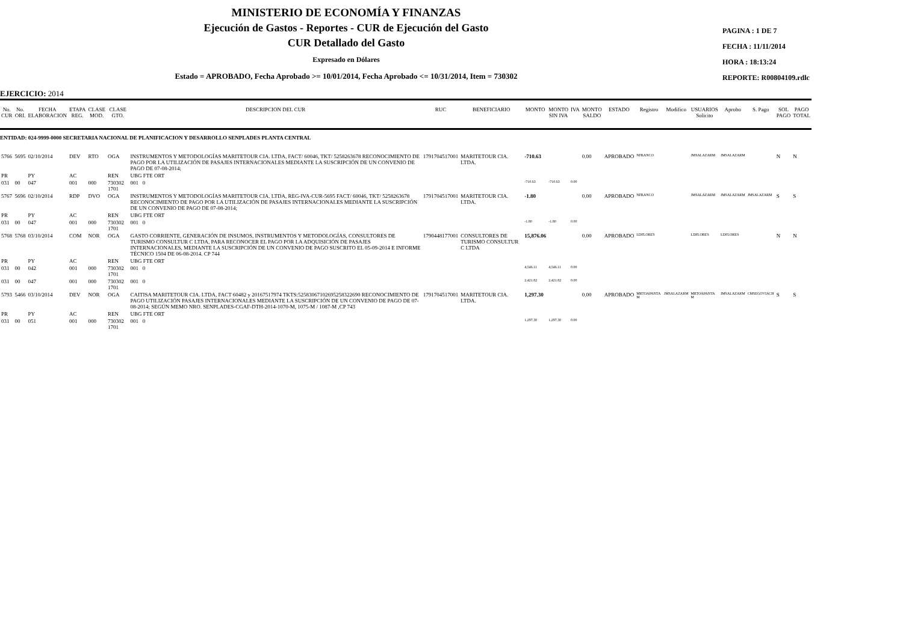MINISTERIO DE ECONOMÍA Y FINANZAS
Ejecución de Gastos - Reportes - CUR de Ejecución del Gasto
CUR Detallado del Gasto
Expresado en Dólares
Estado = APROBADO, Fecha Aprobado >= 10/01/2014, Fecha Aprobado <= 10/31/2014, Item = 730302
PAGINA : 1 DE 7
FECHA : 11/11/2014
HORA : 18:13:24
REPORTE: R00804109.rdlc
EJERCICIO: 2014
| No. CUR | No. ORI. | FECHA ELABORACION | ETAPA REG. | CLASE MOD. | CLASE GTO. | DESCRIPCION DEL CUR | RUC | BENEFICIARIO | MONTO | MONTO SIN IVA | IVA | MONTO SALDO | ESTADO | Registro | Modifico | USUARIOS Solicito | Aprobo | S. Pago | SOL PAGO | PAGO TOTAL |
| --- | --- | --- | --- | --- | --- | --- | --- | --- | --- | --- | --- | --- | --- | --- | --- | --- | --- | --- | --- | --- |
| ENTIDAD: 024-9999-0000 SECRETARIA NACIONAL DE PLANIFICACION Y DESARROLLO SENPLADES PLANTA CENTRAL | | | | | | | | | | | | | | | | | | | | |
| 5766 | 5695 | 02/10/2014 | DEV | RTO | OGA | INSTRUMENTOS Y METODOLOGÍAS MARITETOUR CIA. LTDA, FACT/ 60046, TKT/ 5258263678 RECONOCIMIENTO DE PAGO POR LA UTILIZACIÓN DE PASAJES INTERNACIONALES MEDIANTE LA SUSCRIPCIÓN DE UN CONVENIO DE PAGO DE 07-08-2014; | 1791704517001 | MARITETOUR CIA. LTDA. | -710.63 | | | 0.00 | APROBADO | NFRANCO | | JMSALAZARM | JMSALAZARM | | N | N |
| PR | | PY | AC | | REN | UBG FTE ORT | | | | | | | | | | | | | | |
| 031 | 00 | 047 | 001 | 000 | 730302 1701 | 001 0 | | | -710.63 | -710.63 | 0.00 | | | | | | | | | |
| 5767 | 5696 | 02/10/2014 | RDP | DVO | OGA | INSTRUMENTOS Y METODOLOGÍAS MARITETOUR CIA. LTDA, REG-IVA-CUR-5695 FACT/ 60046, TKT/ 5258263678 RECONOCIMIENTO DE PAGO POR LA UTILIZACIÓN DE PASAJES INTERNACIONALES MEDIANTE LA SUSCRIPCIÓN DE UN CONVENIO DE PAGO DE 07-08-2014; | 1791704517001 | MARITETOUR CIA. LTDA. | -1.80 | | | 0.00 | APROBADO | NFRANCO | | JMSALAZARM | JMSALAZARM | JMSALAZARM | S | S |
| PR | | PY | AC | | REN | UBG FTE ORT | | | | | | | | | | | | | | |
| 031 | 00 | 047 | 001 | 000 | 730302 1701 | 001 0 | | | -1.80 | -1.80 | 0.00 | | | | | | | | | |
| 5768 | 5768 | 03/10/2014 | COM | NOR | OGA | GASTO CORRIENTE, GENERACIÓN DE INSUMOS, INSTRUMENTOS Y METODOLOGÍAS, CONSULTORES DE TURISMO CONSULTUR C LTDA, PARA RECONOCER EL PAGO POR LA ADQUISICIÓN DE PASAJES INTERNACIONALES, MEDIANTE LA SUSCRIPCIÓN DE UN CONVENIO DE PAGO SUSCRITO EL 05-09-2014 E INFORME TÉCNICO 1504 DE 06-08-2014. CP 744 | 1790448177001 | CONSULTORES DE TURISMO CONSULTUR C LTDA | 15,876.06 | | | 0.00 | APROBADO | LDFLORES | | LDFLORES | LDFLORES | | N | N |
| PR | | PY | AC | | REN | UBG FTE ORT | | | | | | | | | | | | | | |
| 031 | 00 | 042 | 001 | 000 | 730302 1701 | 001 0 | | | 4,546.11 | 4,546.11 | 0.00 | | | | | | | | | |
| 031 | 00 | 047 | 001 | 000 | 730302 1701 | 001 0 | | | 2,421.82 | 2,421.82 | 0.00 | | | | | | | | | |
| 5793 | 5466 | 03/10/2014 | DEV | NOR | OGA | CAITISA MARITETOUR CIA. LTDA, FACT 60482 y 20167517974 TKTS:52583067102695258322690 RECONOCIMIENTO DE PAGO UTILIZACIÓN PASAJES INTERNACIONALES MEDIANTE LA SUSCRIPCIÓN DE UN CONVENIO DE PAGO DE 07-08-2014; SEGÚN MEMO NRO. SENPLADES-CGAF-DTH-2014-1070-M, 1075-M / 1087-M ,CP 743 | 1791704517001 | MARITETOUR CIA. LTDA. | 1,297.30 | | | 0.00 | APROBADO | MRTOAPANTA M | JMSALAZARM | MRTOAPANTA M | JMSALAZARM | CMSEGOVIACH | S | S |
| PR | | PY | AC | | REN | UBG FTE ORT | | | | | | | | | | | | | | |
| 031 | 00 | 051 | 001 | 000 | 730302 1701 | 001 0 | | | 1,297.30 | 1,297.30 | 0.00 | | | | | | | | | |